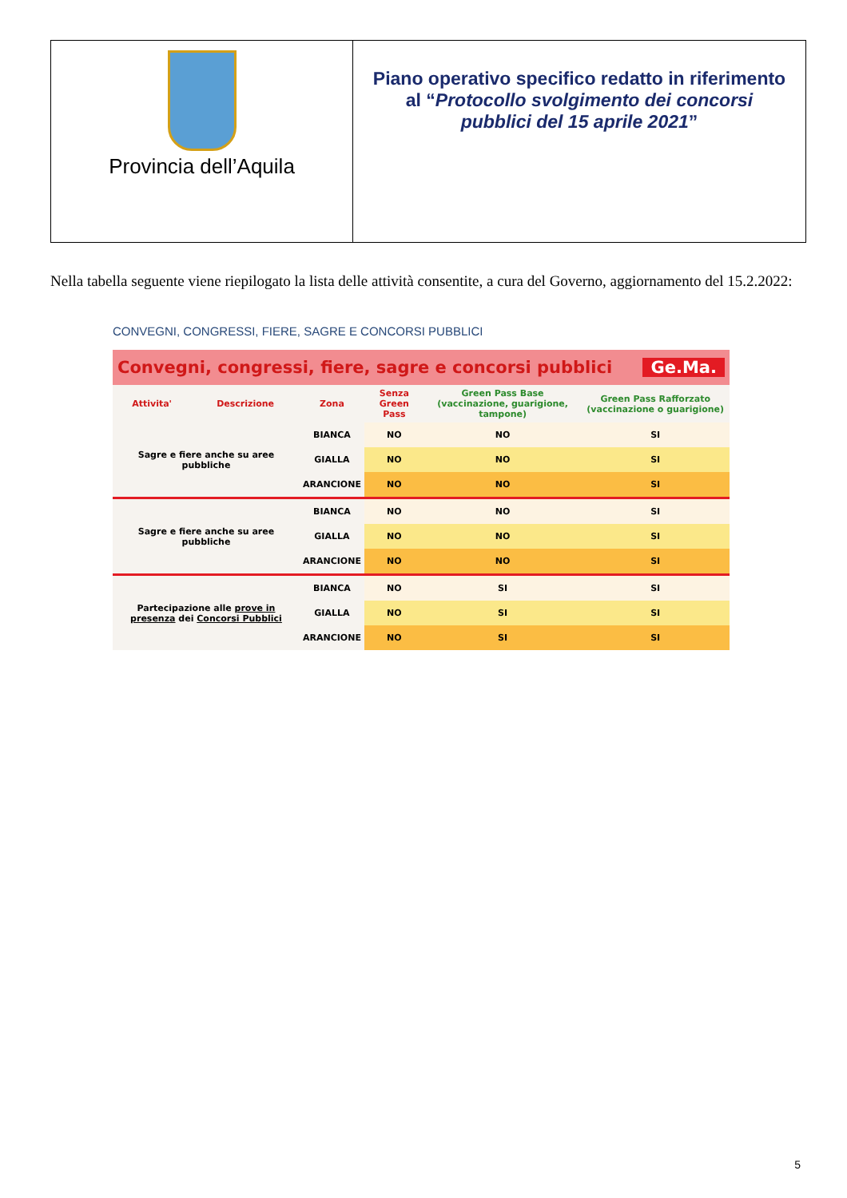Provincia dell’Aquila
Piano operativo specifico redatto in riferimento al “Protocollo svolgimento dei concorsi pubblici del 15 aprile 2021”
Nella tabella seguente viene riepilogato la lista delle attività consentite, a cura del Governo, aggiornamento del 15.2.2022:
CONVEGNI, CONGRESSI, FIERE, SAGRE E CONCORSI PUBBLICI
Convegni, congressi, fiere, sagre e concorsi pubblici Ge.Ma.
| Attivita' | Descrizione | Zona | Senza Green Pass | Green Pass Base (vaccinazione, guarigione, tampone) | Green Pass Rafforzato (vaccinazione o guarigione) |
| --- | --- | --- | --- | --- | --- |
| Sagre e fiere anche su aree pubbliche | | BIANCA | NO | NO | SI |
| | | GIALLA | NO | NO | SI |
| | | ARANCIONE | NO | NO | SI |
| Sagre e fiere anche su aree pubbliche | | BIANCA | NO | NO | SI |
| | | GIALLA | NO | NO | SI |
| | | ARANCIONE | NO | NO | SI |
| Partecipazione alle prove in presenza dei Concorsi Pubblici | | BIANCA | NO | SI | SI |
| | | GIALLA | NO | SI | SI |
| | | ARANCIONE | NO | SI | SI |
5